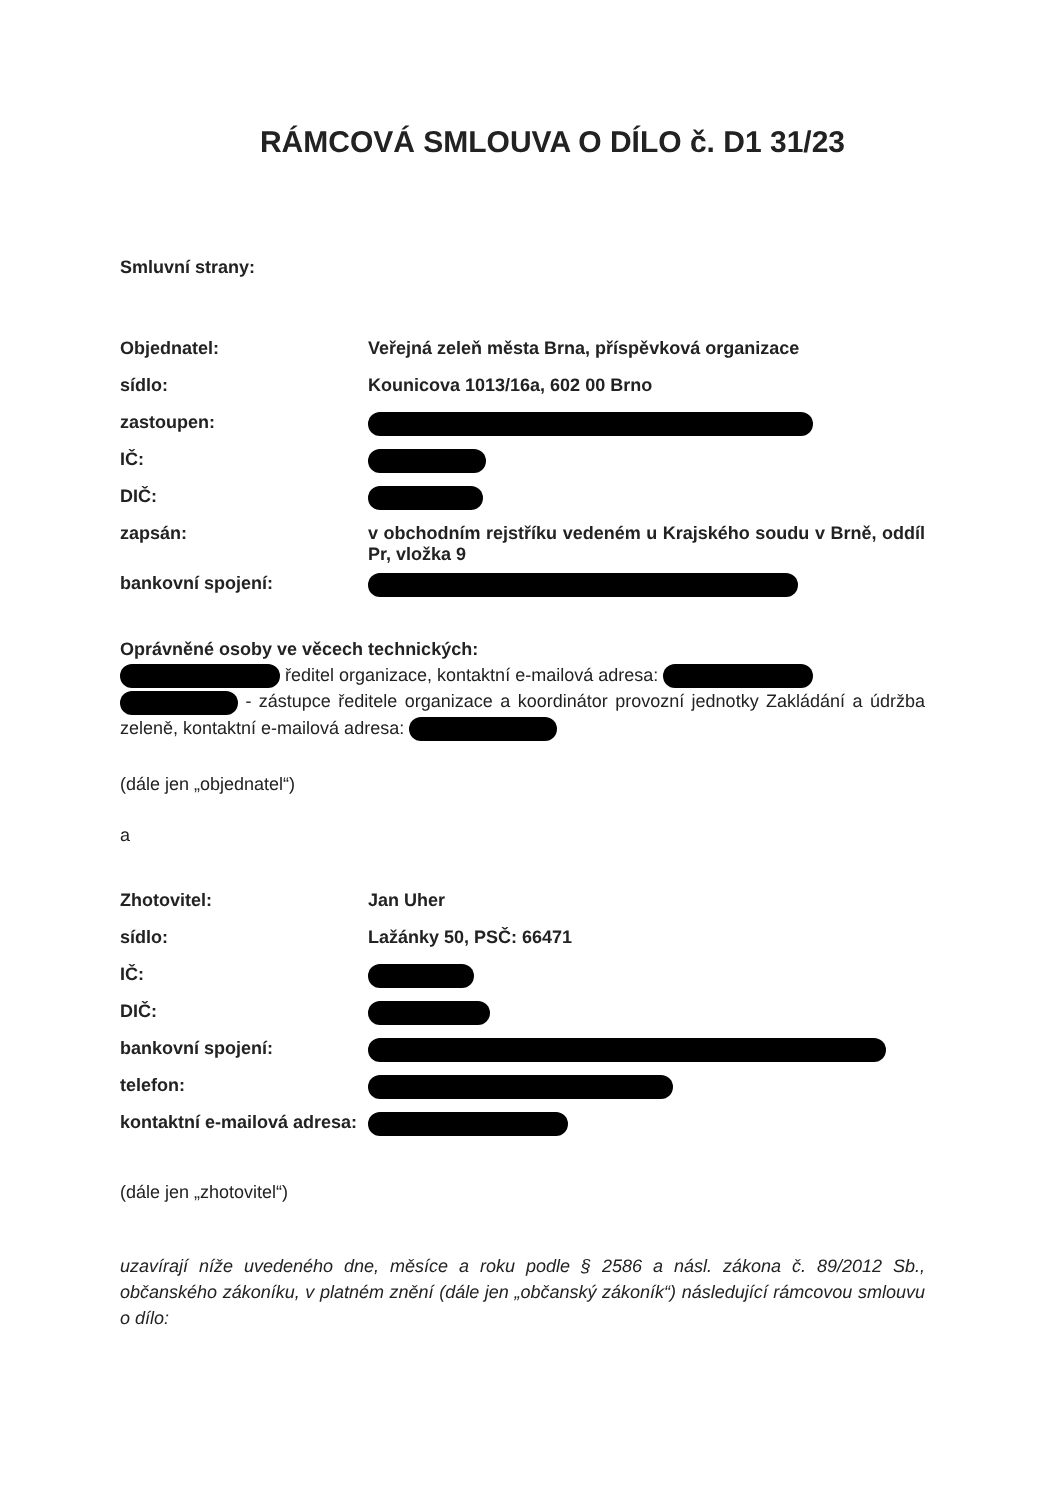RÁMCOVÁ SMLOUVA O DÍLO č. D1 31/23
Smluvní strany:
Objednatel: Veřejná zeleň města Brna, příspěvková organizace
sídlo: Kounicova 1013/16a, 602 00 Brno
zastoupen:
IČ:
DIČ:
zapsán: v obchodním rejstříku vedeném u Krajského soudu v Brně, oddíl Pr, vložka 9
bankovní spojení:
Oprávněné osoby ve věcech technických:
ředitel organizace, kontaktní e-mailová adresa:
- zástupce ředitele organizace a koordinátor provozní jednotky Zakládání a údržba zeleně, kontaktní e-mailová adresa:
(dále jen „objednatel“)
a
Zhotovitel: Jan Uher
sídlo: Lažánky 50, PSČ: 66471
IČ:
DIČ:
bankovní spojení:
telefon:
kontaktní e-mailová adresa:
(dále jen „zhotovitel“)
uzavírají níže uvedeného dne, měsíce a roku podle § 2586 a násl. zákona č. 89/2012 Sb., občanského zákoníku, v platném znění (dále jen „občanský zákoník“) následující rámcovou smlouvu o dílo: